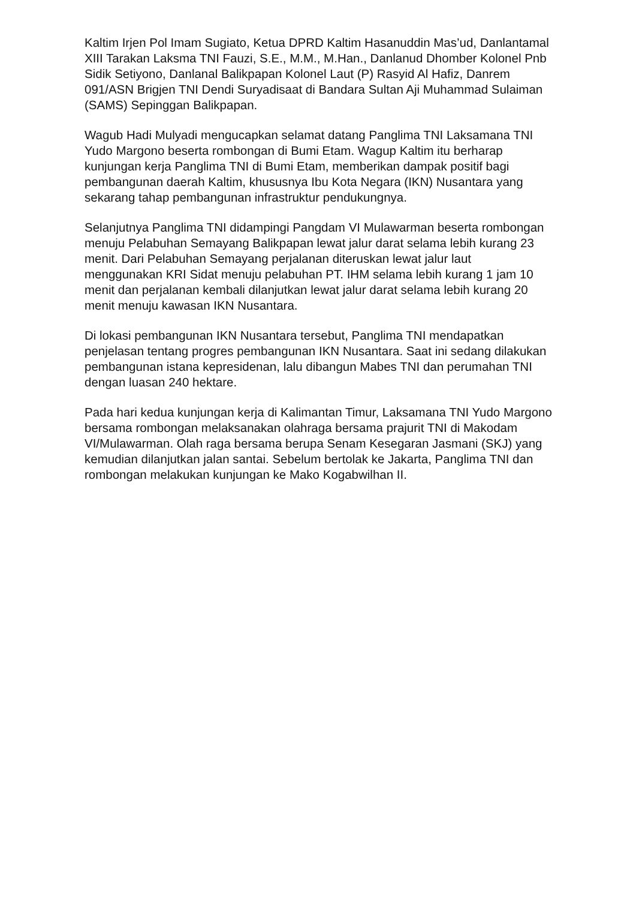Kaltim Irjen Pol Imam Sugiato, Ketua DPRD Kaltim Hasanuddin Mas’ud, Danlantamal XIII Tarakan Laksma TNI Fauzi, S.E., M.M., M.Han., Danlanud Dhomber Kolonel Pnb Sidik Setiyono, Danlanal Balikpapan Kolonel Laut (P) Rasyid Al Hafiz, Danrem 091/ASN Brigjen TNI Dendi Suryadisaat di Bandara Sultan Aji Muhammad Sulaiman (SAMS) Sepinggan Balikpapan.
Wagub Hadi Mulyadi mengucapkan selamat datang Panglima TNI Laksamana TNI Yudo Margono beserta rombongan di Bumi Etam. Wagup Kaltim itu berharap kunjungan kerja Panglima TNI di Bumi Etam, memberikan dampak positif bagi pembangunan daerah Kaltim, khususnya Ibu Kota Negara (IKN) Nusantara yang sekarang tahap pembangunan infrastruktur pendukungnya.
Selanjutnya Panglima TNI didampingi Pangdam VI Mulawarman beserta rombongan menuju Pelabuhan Semayang Balikpapan lewat jalur darat selama lebih kurang 23 menit. Dari Pelabuhan Semayang perjalanan diteruskan lewat jalur laut menggunakan KRI Sidat menuju pelabuhan PT. IHM selama lebih kurang 1 jam 10 menit dan perjalanan kembali dilanjutkan lewat jalur darat selama lebih kurang 20 menit menuju kawasan IKN Nusantara.
Di lokasi pembangunan IKN Nusantara tersebut, Panglima TNI mendapatkan penjelasan tentang progres pembangunan IKN Nusantara. Saat ini sedang dilakukan pembangunan istana kepresidenan, lalu dibangun Mabes TNI dan perumahan TNI dengan luasan 240 hektare.
Pada hari kedua kunjungan kerja di Kalimantan Timur, Laksamana TNI Yudo Margono bersama rombongan melaksanakan olahraga bersama prajurit TNI di Makodam VI/Mulawarman. Olah raga bersama berupa Senam Kesegaran Jasmani (SKJ) yang kemudian dilanjutkan jalan santai. Sebelum bertolak ke Jakarta, Panglima TNI dan rombongan melakukan kunjungan ke Mako Kogabwilhan II.